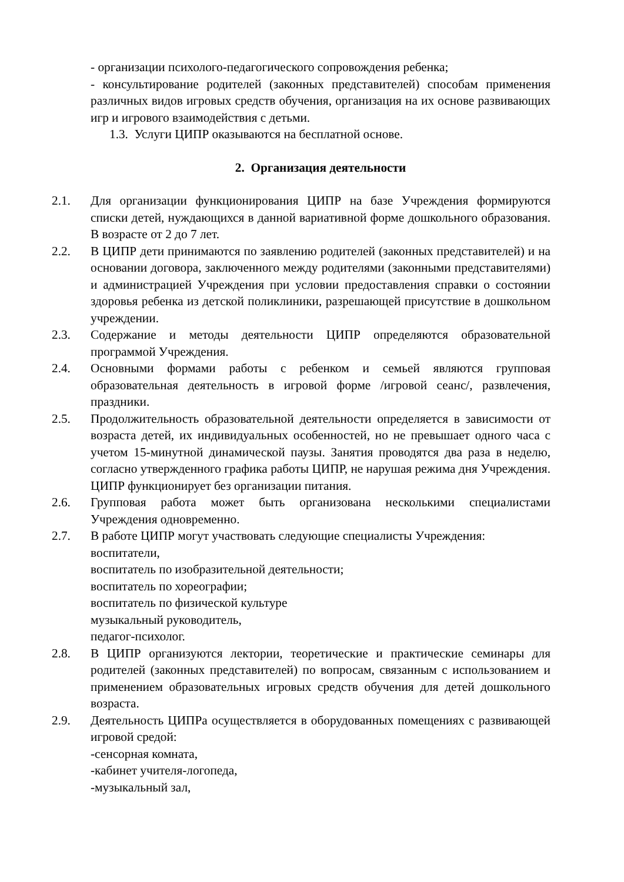- организации психолого-педагогического сопровождения ребенка;
- консультирование родителей (законных представителей) способам применения различных видов игровых средств обучения, организация на их основе развивающих игр и игрового взаимодействия с детьми.
1.3. Услуги ЦИПР оказываются на бесплатной основе.
2. Организация деятельности
2.1. Для организации функционирования ЦИПР на базе Учреждения формируются списки детей, нуждающихся в данной вариативной форме дошкольного образования. В возрасте от 2 до 7 лет.
2.2. В ЦИПР дети принимаются по заявлению родителей (законных представителей) и на основании договора, заключенного между родителями (законными представителями) и администрацией Учреждения при условии предоставления справки о состоянии здоровья ребенка из детской поликлиники, разрешающей присутствие в дошкольном учреждении.
2.3. Содержание и методы деятельности ЦИПР определяются образовательной программой Учреждения.
2.4. Основными формами работы с ребенком и семьей являются групповая образовательная деятельность в игровой форме /игровой сеанс/, развлечения, праздники.
2.5. Продолжительность образовательной деятельности определяется в зависимости от возраста детей, их индивидуальных особенностей, но не превышает одного часа с учетом 15-минутной динамической паузы. Занятия проводятся два раза в неделю, согласно утвержденного графика работы ЦИПР, не нарушая режима дня Учреждения. ЦИПР функционирует без организации питания.
2.6. Групповая работа может быть организована несколькими специалистами Учреждения одновременно.
2.7. В работе ЦИПР могут участвовать следующие специалисты Учреждения:
воспитатели,
воспитатель по изобразительной деятельности;
воспитатель по хореографии;
воспитатель по физической культуре
музыкальный руководитель,
педагог-психолог.
2.8. В ЦИПР организуются лектории, теоретические и практические семинары для родителей (законных представителей) по вопросам, связанным с использованием и применением образовательных игровых средств обучения для детей дошкольного возраста.
2.9. Деятельность ЦИПРа осуществляется в оборудованных помещениях с развивающей игровой средой:
-сенсорная комната,
-кабинет учителя-логопеда,
-музыкальный зал,